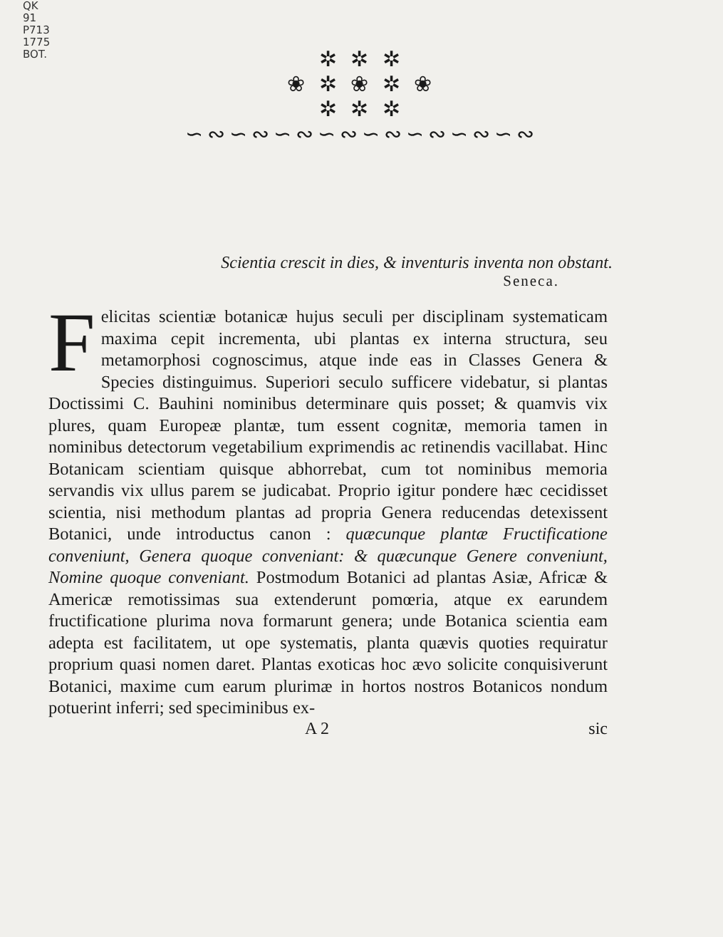QK
91
P713
1775
BOT.
✲ ✲ ✲
❀ ✲ ❀ ✲ ❀
✲ ✲ ✲
∽∾∽∾∽∾∽∾∽∾∽∾∽∾∽∾
Scientia crescit in dies, & inventuris inventa non obstant.
Seneca.
Felicitas scientiæ botanicæ hujus seculi per disciplinam systematicam maxima cepit incrementa, ubi plantas ex interna structura, seu metamorphosi cognoscimus, atque inde eas in Classes Genera & Species distinguimus. Superiori seculo sufficere videbatur, si plantas Doctissimi C. Bauhini nominibus determinare quis posset; & quamvis vix plures, quam Europeæ plantæ, tum essent cognitæ, memoria tamen in nominibus detectorum vegetabilium exprimendis ac retinendis vacillabat. Hinc Botanicam scientiam quisque abhorrebat, cum tot nominibus memoria servandis vix ullus parem se judicabat. Proprio igitur pondere hæc cecidisset scientia, nisi methodum plantas ad propria Genera reducendas detexissent Botanici, unde introductus canon : quæcunque plantæ Fructificatione conveniunt, Genera quoque conveniant: & quæcunque Genere conveniunt, Nomine quoque conveniant. Postmodum Botanici ad plantas Asiæ, Africæ & Americæ remotissimas sua extenderunt pomœria, atque ex earundem fructificatione plurima nova formarunt genera; unde Botanica scientia eam adepta est facilitatem, ut ope systematis, planta quævis quoties requiratur proprium quasi nomen daret. Plantas exoticas hoc ævo solicite conquisiverunt Botanici, maxime cum earum plurimæ in hortos nostros Botanicos nondum potuerint inferri; sed speciminibus ex-
A 2 sic